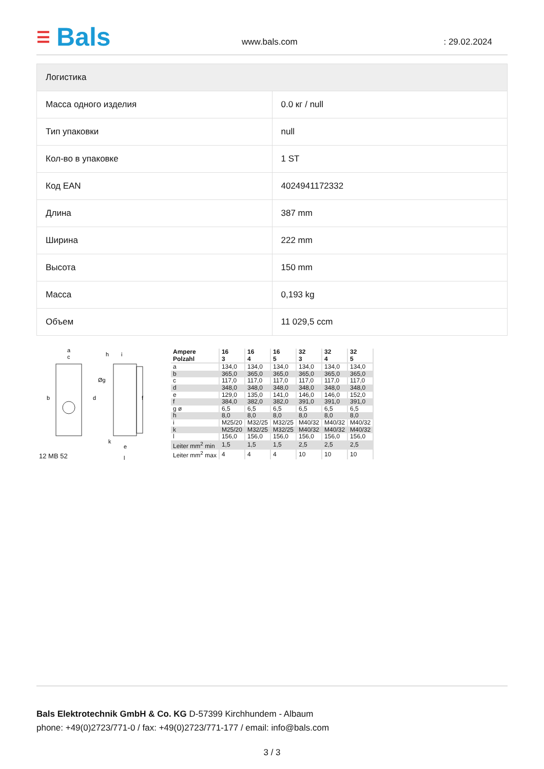☰ Bals
www.bals.com : 29.02.2024
| Логистика | |
| --- | --- |
| Масса одного изделия | 0.0 кг / null |
| Тип упаковки | null |
| Кол-во в упаковке | 1 ST |
| Код EAN | 4024941172332 |
| Длина | 387 mm |
| Ширина | 222 mm |
| Высота | 150 mm |
| Масса | 0,193 kg |
| Объем | 11 029,5 ccm |
a
c
b
d
h
i
f
Øg
k
e
l
12 MB 52
| Ampere Polzahl | 16 3 | 16 4 | 16 5 | 32 3 | 32 4 | 32 5 |
| --- | --- | --- | --- | --- | --- | --- |
| a | 134,0 | 134,0 | 134,0 | 134,0 | 134,0 | 134,0 |
| b | 365,0 | 365,0 | 365,0 | 365,0 | 365,0 | 365,0 |
| c | 117,0 | 117,0 | 117,0 | 117,0 | 117,0 | 117,0 |
| d | 348,0 | 348,0 | 348,0 | 348,0 | 348,0 | 348,0 |
| e | 129,0 | 135,0 | 141,0 | 146,0 | 146,0 | 152,0 |
| f | 384,0 | 382,0 | 382,0 | 391,0 | 391,0 | 391,0 |
| g ø | 6,5 | 6,5 | 6,5 | 6,5 | 6,5 | 6,5 |
| h | 8,0 | 8,0 | 8,0 | 8,0 | 8,0 | 8,0 |
| i | M25/20 | M32/25 | M32/25 | M40/32 | M40/32 | M40/32 |
| k | M25/20 | M32/25 | M32/25 | M40/32 | M40/32 | M40/32 |
| l | 156,0 | 156,0 | 156,0 | 156,0 | 156,0 | 156,0 |
| Leiter mm<sup>2</sup> min | 1,5 | 1,5 | 1,5 | 2,5 | 2,5 | 2,5 |
| Leiter mm<sup>2</sup> max | 4 | 4 | 4 | 10 | 10 | 10 |
Bals Elektrotechnik GmbH & Co. KG D-57399 Kirchhundem - Albaum
phone: +49(0)2723/771-0 / fax: +49(0)2723/771-177 / email: info@bals.com
3 / 3